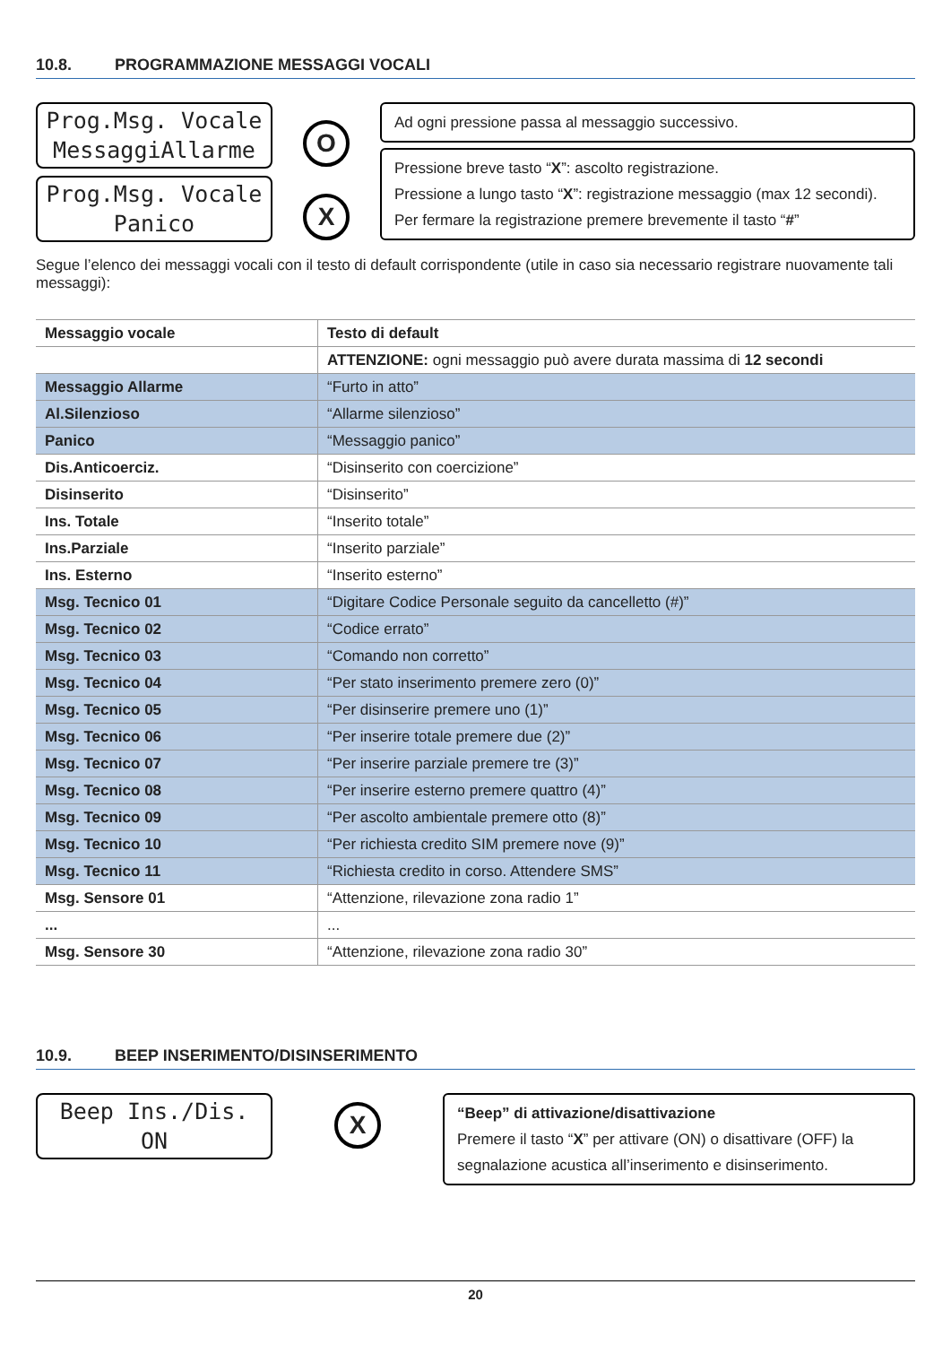10.8. PROGRAMMAZIONE MESSAGGI VOCALI
Prog.Msg. Vocale
MessaggiAllarme
Prog.Msg. Vocale
Panico
O
X
Ad ogni pressione passa al messaggio successivo.
Pressione breve tasto “X”: ascolto registrazione.
Pressione a lungo tasto “X”: registrazione messaggio (max 12 secondi).
Per fermare la registrazione premere brevemente il tasto “#”
Segue l’elenco dei messaggi vocali con il testo di default corrispondente (utile in caso sia necessario registrare nuovamente tali messaggi):
| Messaggio vocale | Testo di default |
| --- | --- |
| | ATTENZIONE: ogni messaggio può avere durata massima di 12 secondi |
| Messaggio Allarme | “Furto in atto” |
| Al.Silenzioso | “Allarme silenzioso” |
| Panico | “Messaggio panico” |
| Dis.Anticoerciz. | “Disinserito con coercizione” |
| Disinserito | “Disinserito” |
| Ins. Totale | “Inserito totale” |
| Ins.Parziale | “Inserito parziale” |
| Ins. Esterno | “Inserito esterno” |
| Msg. Tecnico 01 | “Digitare Codice Personale seguito da cancelletto (#)” |
| Msg. Tecnico 02 | “Codice errato” |
| Msg. Tecnico 03 | “Comando non corretto” |
| Msg. Tecnico 04 | “Per stato inserimento premere zero (0)” |
| Msg. Tecnico 05 | “Per disinserire premere uno (1)” |
| Msg. Tecnico 06 | “Per inserire totale premere due (2)” |
| Msg. Tecnico 07 | “Per inserire parziale premere tre (3)” |
| Msg. Tecnico 08 | “Per inserire esterno premere quattro (4)” |
| Msg. Tecnico 09 | “Per ascolto ambientale premere otto (8)” |
| Msg. Tecnico 10 | “Per richiesta credito SIM premere nove (9)” |
| Msg. Tecnico 11 | “Richiesta credito in corso. Attendere SMS” |
| Msg. Sensore 01 | “Attenzione, rilevazione zona radio 1” |
| ... | ... |
| Msg. Sensore 30 | “Attenzione, rilevazione zona radio 30” |
10.9. BEEP INSERIMENTO/DISINSERIMENTO
Beep Ins./Dis.
ON
X
“Beep” di attivazione/disattivazione
Premere il tasto “X” per attivare (ON) o disattivare (OFF) la segnalazione acustica all’inserimento e disinserimento.
20